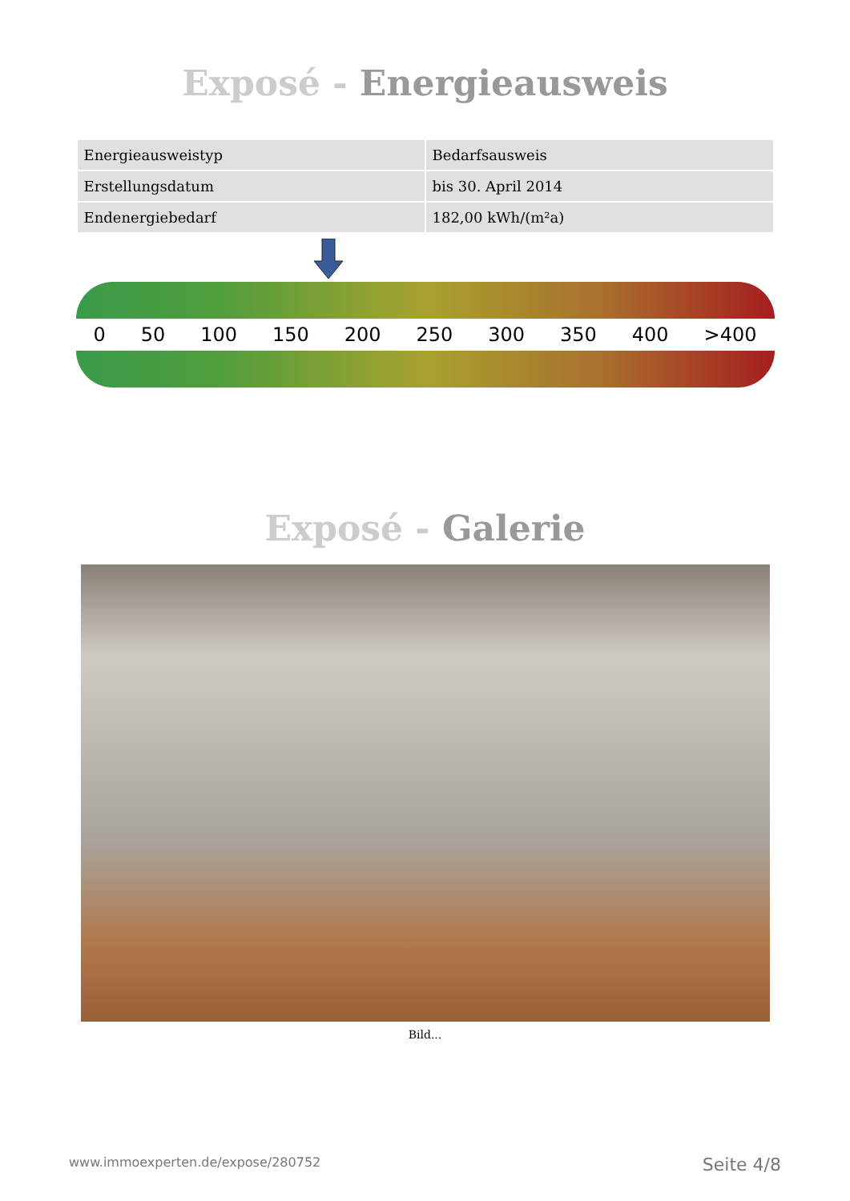Exposé - Energieausweis
| Energieausweistyp | Bedarfsausweis |
| Erstellungsdatum | bis 30. April 2014 |
| Endenergiebedarf | 182,00 kWh/(m²a) |
0 50 100 150 200 250 300 350 400 >400
Exposé - Galerie
Bild...
www.immoexperten.de/expose/280752 Seite 4/8